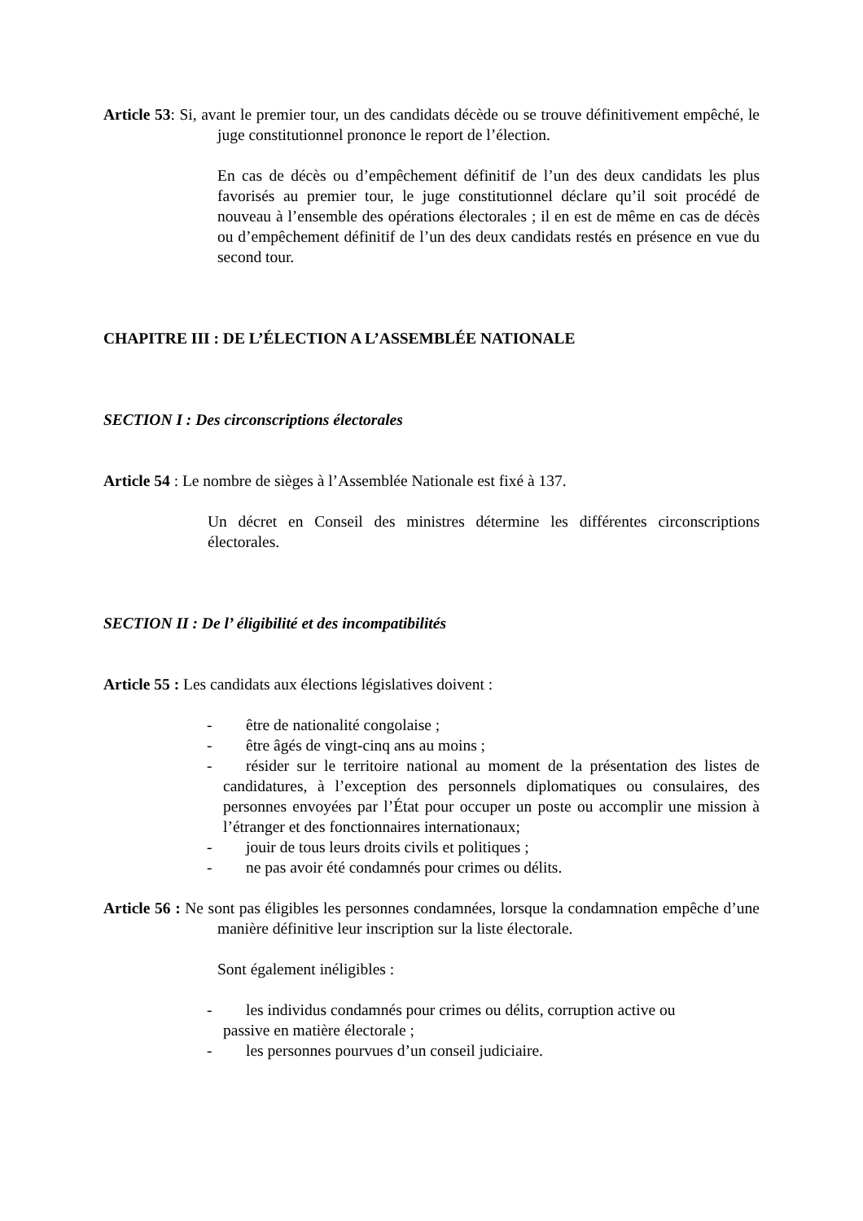Article 53: Si, avant le premier tour, un des candidats décède ou se trouve définitivement empêché, le juge constitutionnel prononce le report de l’élection.
En cas de décès ou d’empêchement définitif de l’un des deux candidats les plus favorisés au premier tour, le juge constitutionnel déclare qu’il soit procédé de nouveau à l’ensemble des opérations électorales ; il en est de même en cas de décès ou d’empêchement définitif de l’un des deux candidats restés en présence en vue du second tour.
CHAPITRE III : DE L’ÉLECTION A L’ASSEMBLÉE NATIONALE
SECTION I : Des circonscriptions électorales
Article 54 : Le nombre de sièges à l’Assemblée Nationale est fixé à 137.
Un décret en Conseil des ministres détermine les différentes circonscriptions électorales.
SECTION II : De l’ éligibilité et des incompatibilités
Article 55 : Les candidats aux élections législatives doivent :
- être de nationalité congolaise ;
- être âgés de vingt-cinq ans au moins ;
- résider sur le territoire national au moment de la présentation des listes de candidatures, à l’exception des personnels diplomatiques ou consulaires, des personnes envoyées par l’État pour occuper un poste ou accomplir une mission à l’étranger et des fonctionnaires internationaux;
- jouir de tous leurs droits civils et politiques ;
- ne pas avoir été condamnés pour crimes ou délits.
Article 56 : Ne sont pas éligibles les personnes condamnées, lorsque la condamnation empêche d’une manière définitive leur inscription sur la liste électorale.
Sont également inéligibles :
- les individus condamnés pour crimes ou délits, corruption active ou
passive en matière électorale ;
- les personnes pourvues d’un conseil judiciaire.